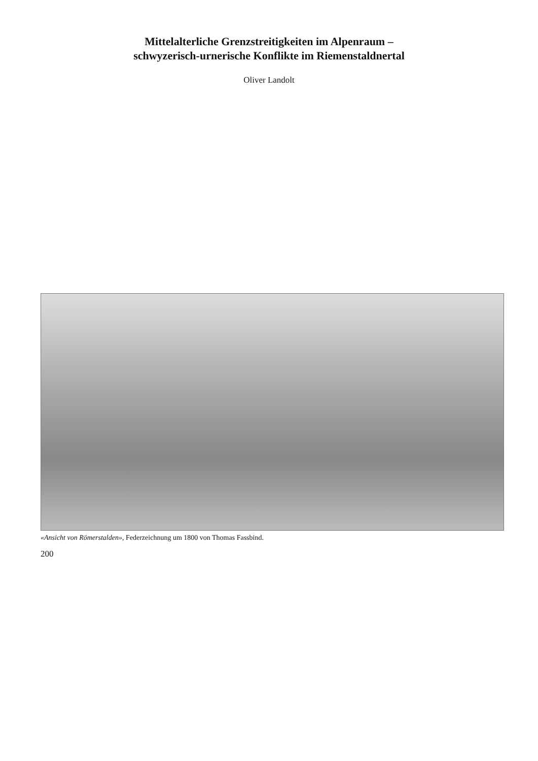Mittelalterliche Grenzstreitigkeiten im Alpenraum –
schwyzerisch-urnerische Konflikte im Riemenstaldnertal
Oliver Landolt
«Ansicht von Römerstalden», Federzeichnung um 1800 von Thomas Fassbind.
200